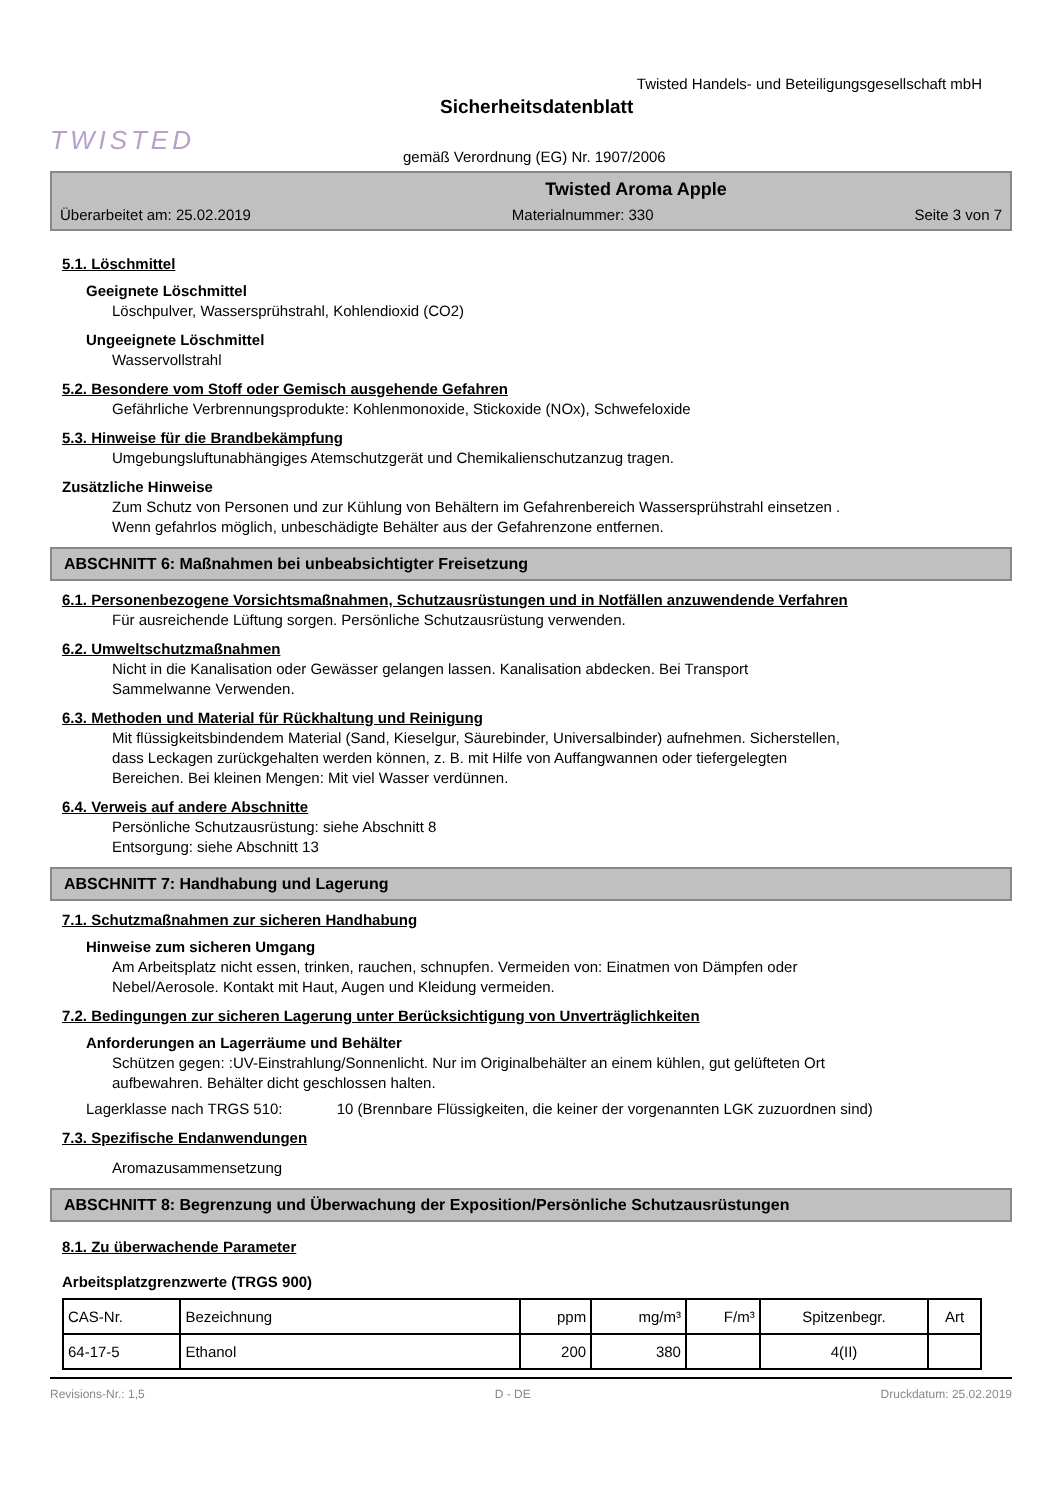TWISTED
Twisted Handels- und Beteiligungsgesellschaft mbH
Sicherheitsdatenblatt
gemäß Verordnung (EG) Nr. 1907/2006
Twisted Aroma Apple
Überarbeitet am: 25.02.2019 Materialnummer: 330 Seite 3 von 7
5.1. Löschmittel
Geeignete Löschmittel
Löschpulver, Wassersprühstrahl, Kohlendioxid (CO2)
Ungeeignete Löschmittel
Wasservollstrahl
5.2. Besondere vom Stoff oder Gemisch ausgehende Gefahren
Gefährliche Verbrennungsprodukte: Kohlenmonoxide, Stickoxide (NOx), Schwefeloxide
5.3. Hinweise für die Brandbekämpfung
Umgebungsluftunabhängiges Atemschutzgerät und Chemikalienschutzanzug tragen.
Zusätzliche Hinweise
Zum Schutz von Personen und zur Kühlung von Behältern im Gefahrenbereich Wassersprühstrahl einsetzen .
Wenn gefahrlos möglich, unbeschädigte Behälter aus der Gefahrenzone entfernen.
ABSCHNITT 6: Maßnahmen bei unbeabsichtigter Freisetzung
6.1. Personenbezogene Vorsichtsmaßnahmen, Schutzausrüstungen und in Notfällen anzuwendende Verfahren
Für ausreichende Lüftung sorgen. Persönliche Schutzausrüstung verwenden.
6.2. Umweltschutzmaßnahmen
Nicht in die Kanalisation oder Gewässer gelangen lassen. Kanalisation abdecken. Bei Transport
Sammelwanne Verwenden.
6.3. Methoden und Material für Rückhaltung und Reinigung
Mit flüssigkeitsbindendem Material (Sand, Kieselgur, Säurebinder, Universalbinder) aufnehmen. Sicherstellen,
dass Leckagen zurückgehalten werden können, z. B. mit Hilfe von Auffangwannen oder tiefergelegten
Bereichen. Bei kleinen Mengen: Mit viel Wasser verdünnen.
6.4. Verweis auf andere Abschnitte
Persönliche Schutzausrüstung: siehe Abschnitt 8
Entsorgung: siehe Abschnitt 13
ABSCHNITT 7: Handhabung und Lagerung
7.1. Schutzmaßnahmen zur sicheren Handhabung
Hinweise zum sicheren Umgang
Am Arbeitsplatz nicht essen, trinken, rauchen, schnupfen. Vermeiden von: Einatmen von Dämpfen oder
Nebel/Aerosole. Kontakt mit Haut, Augen und Kleidung vermeiden.
7.2. Bedingungen zur sicheren Lagerung unter Berücksichtigung von Unverträglichkeiten
Anforderungen an Lagerräume und Behälter
Schützen gegen: :UV-Einstrahlung/Sonnenlicht. Nur im Originalbehälter an einem kühlen, gut gelüfteten Ort
aufbewahren. Behälter dicht geschlossen halten.
Lagerklasse nach TRGS 510: 10 (Brennbare Flüssigkeiten, die keiner der vorgenannten LGK zuzuordnen sind)
7.3. Spezifische Endanwendungen
Aromazusammensetzung
ABSCHNITT 8: Begrenzung und Überwachung der Exposition/Persönliche Schutzausrüstungen
8.1. Zu überwachende Parameter
Arbeitsplatzgrenzwerte (TRGS 900)
| CAS-Nr. | Bezeichnung | ppm | mg/m³ | F/m³ | Spitzenbegr. | Art |
| --- | --- | --- | --- | --- | --- | --- |
| 64-17-5 | Ethanol | 200 | 380 | | 4(II) | |
Revisions-Nr.: 1,5 D - DE Druckdatum: 25.02.2019